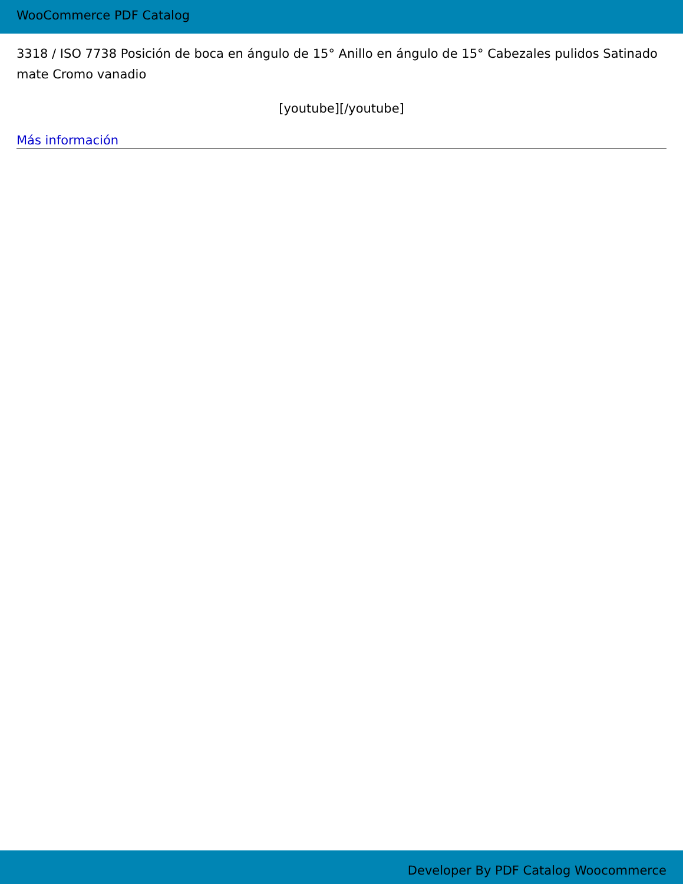WooCommerce PDF Catalog
3318 / ISO 7738 Posición de boca en ángulo de 15° Anillo en ángulo de 15° Cabezales pulidos Satinado mate Cromo vanadio
[youtube][/youtube]
Más información
Developer By PDF Catalog Woocommerce